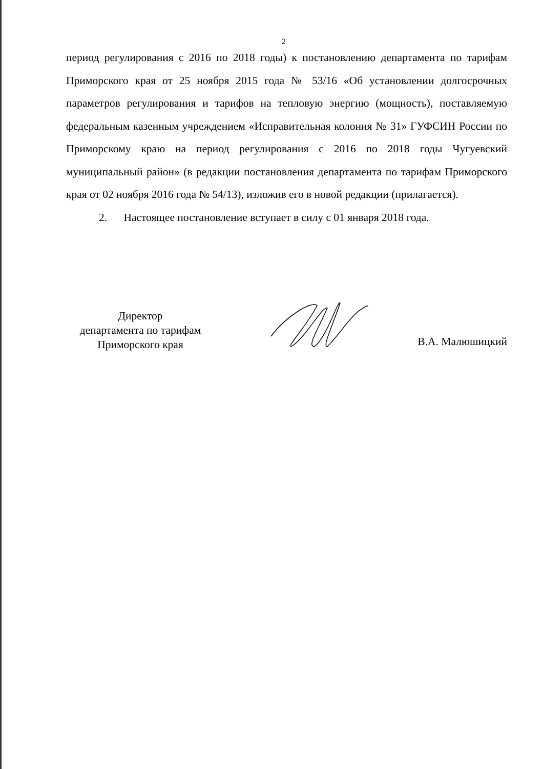2
период регулирования с 2016 по 2018 годы) к постановлению департамента по тарифам Приморского края от 25 ноября 2015 года № 53/16 «Об установлении долгосрочных параметров регулирования и тарифов на тепловую энергию (мощность), поставляемую федеральным казенным учреждением «Исправительная колония № 31» ГУФСИН России по Приморскому краю на период регулирования с 2016 по 2018 годы Чугуевский муниципальный район» (в редакции постановления департамента по тарифам Приморского края от 02 ноября 2016 года № 54/13), изложив его в новой редакции (прилагается).
2. Настоящее постановление вступает в силу с 01 января 2018 года.
Директор
департамента по тарифам
Приморского края
В.А. Малюшицкий